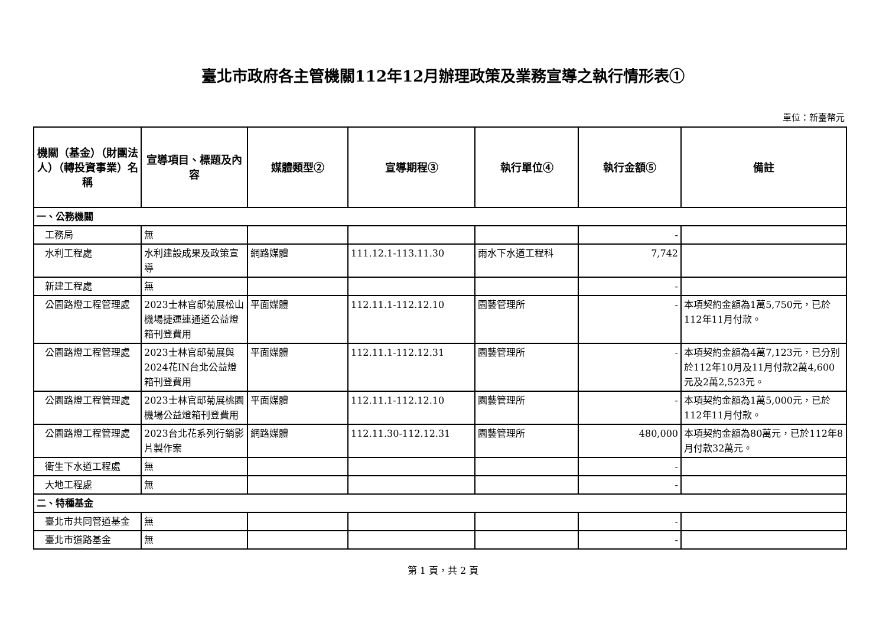臺北市政府各主管機關112年12月辦理政策及業務宣導之執行情形表①
單位：新臺幣元
| 機關（基金）（財團法人）（轉投資事業）名稱 | 宣導項目、標題及內容 | 媒體類型② | 宣導期程③ | 執行單位④ | 執行金額⑤ | 備註 |
| --- | --- | --- | --- | --- | --- | --- |
| 一、公務機關 | | | | | | |
| 工務局 | 無 | | | | - | |
| 水利工程處 | 水利建設成果及政策宣導 | 網路媒體 | 111.12.1-113.11.30 | 雨水下水道工程科 | 7,742 | |
| 新建工程處 | 無 | | | | - | |
| 公園路燈工程管理處 | 2023士林官邸菊展松山機場捷運連通道公益燈箱刊登費用 | 平面媒體 | 112.11.1-112.12.10 | 園藝管理所 | - | 本項契約金額為1萬5,750元，已於112年11月付款。 |
| 公園路燈工程管理處 | 2023士林官邸菊展與2024花IN台北公益燈箱刊登費用 | 平面媒體 | 112.11.1-112.12.31 | 園藝管理所 | - | 本項契約金額為4萬7,123元，已分別於112年10月及11月付款2萬4,600元及2萬2,523元。 |
| 公園路燈工程管理處 | 2023士林官邸菊展桃園機場公益燈箱刊登費用 | 平面媒體 | 112.11.1-112.12.10 | 園藝管理所 | - | 本項契約金額為1萬5,000元，已於112年11月付款。 |
| 公園路燈工程管理處 | 2023台北花系列行銷影片製作案 | 網路媒體 | 112.11.30-112.12.31 | 園藝管理所 | 480,000 | 本項契約金額為80萬元，已於112年8月付款32萬元。 |
| 衛生下水道工程處 | 無 | | | | - | |
| 大地工程處 | 無 | | | | - | |
| 二、特種基金 | | | | | | |
| 臺北市共同管道基金 | 無 | | | | - | |
| 臺北市道路基金 | 無 | | | | - | |
第 1 頁，共 2 頁